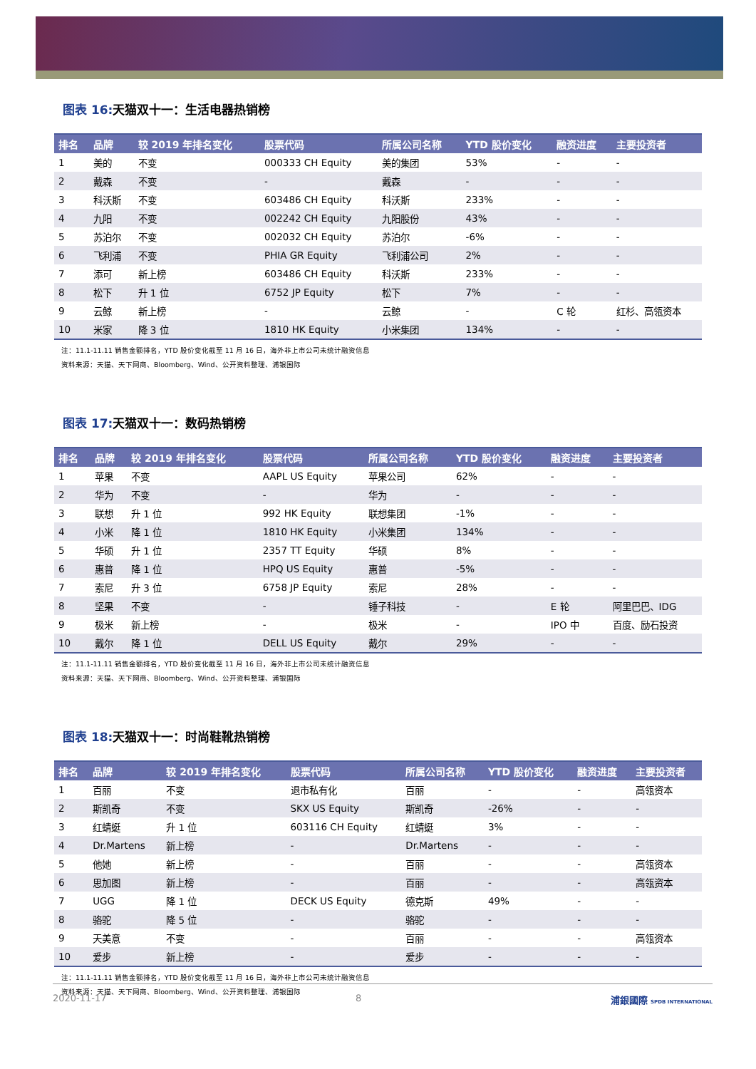图表 16: 天猫双十一：生活电器热销榜
| 排名 | 品牌 | 较 2019 年排名变化 | 股票代码 | 所属公司名称 | YTD 股价变化 | 融资进度 | 主要投资者 |
| --- | --- | --- | --- | --- | --- | --- | --- |
| 1 | 美的 | 不变 | 000333 CH Equity | 美的集团 | 53% | - | - |
| 2 | 戴森 | 不变 | - | 戴森 | - | - | - |
| 3 | 科沃斯 | 不变 | 603486 CH Equity | 科沃斯 | 233% | - | - |
| 4 | 九阳 | 不变 | 002242 CH Equity | 九阳股份 | 43% | - | - |
| 5 | 苏泊尔 | 不变 | 002032 CH Equity | 苏泊尔 | -6% | - | - |
| 6 | 飞利浦 | 不变 | PHIA GR Equity | 飞利浦公司 | 2% | - | - |
| 7 | 添可 | 新上榜 | 603486 CH Equity | 科沃斯 | 233% | - | - |
| 8 | 松下 | 升 1 位 | 6752 JP Equity | 松下 | 7% | - | - |
| 9 | 云鲸 | 新上榜 | - | 云鲸 | - | C 轮 | 红杉、高瓴资本 |
| 10 | 米家 | 降 3 位 | 1810 HK Equity | 小米集团 | 134% | - | - |
注：11.1-11.11 销售金额排名，YTD 股价变化截至 11 月 16 日，海外非上市公司未统计融资信息
资料来源：天猫、天下网商、Bloomberg、Wind、公开资料整理、浦银国际
图表 17: 天猫双十一：数码热销榜
| 排名 | 品牌 | 较 2019 年排名变化 | 股票代码 | 所属公司名称 | YTD 股价变化 | 融资进度 | 主要投资者 |
| --- | --- | --- | --- | --- | --- | --- | --- |
| 1 | 苹果 | 不变 | AAPL US Equity | 苹果公司 | 62% | - | - |
| 2 | 华为 | 不变 | - | 华为 | - | - | - |
| 3 | 联想 | 升 1 位 | 992 HK Equity | 联想集团 | -1% | - | - |
| 4 | 小米 | 降 1 位 | 1810 HK Equity | 小米集团 | 134% | - | - |
| 5 | 华硕 | 升 1 位 | 2357 TT Equity | 华硕 | 8% | - | - |
| 6 | 惠普 | 降 1 位 | HPQ US Equity | 惠普 | -5% | - | - |
| 7 | 索尼 | 升 3 位 | 6758 JP Equity | 索尼 | 28% | - | - |
| 8 | 坚果 | 不变 | - | 锤子科技 | - | E 轮 | 阿里巴巴、IDG |
| 9 | 极米 | 新上榜 | - | 极米 | - | IPO 中 | 百度、励石投资 |
| 10 | 戴尔 | 降 1 位 | DELL US Equity | 戴尔 | 29% | - | - |
注：11.1-11.11 销售金额排名，YTD 股价变化截至 11 月 16 日，海外非上市公司未统计融资信息
资料来源：天猫、天下网商、Bloomberg、Wind、公开资料整理、浦银国际
图表 18: 天猫双十一：时尚鞋靴热销榜
| 排名 | 品牌 | 较 2019 年排名变化 | 股票代码 | 所属公司名称 | YTD 股价变化 | 融资进度 | 主要投资者 |
| --- | --- | --- | --- | --- | --- | --- | --- |
| 1 | 百丽 | 不变 | 退市私有化 | 百丽 | - | - | 高瓴资本 |
| 2 | 斯凯奇 | 不变 | SKX US Equity | 斯凯奇 | -26% | - | - |
| 3 | 红蜻蜓 | 升 1 位 | 603116 CH Equity | 红蜻蜓 | 3% | - | - |
| 4 | Dr.Martens | 新上榜 | - | Dr.Martens | - | - | - |
| 5 | 他她 | 新上榜 | - | 百丽 | - | - | 高瓴资本 |
| 6 | 思加图 | 新上榜 | - | 百丽 | - | - | 高瓴资本 |
| 7 | UGG | 降 1 位 | DECK US Equity | 德克斯 | 49% | - | - |
| 8 | 骆驼 | 降 5 位 | - | 骆驼 | - | - | - |
| 9 | 天美意 | 不变 | - | 百丽 | - | - | 高瓴资本 |
| 10 | 爱步 | 新上榜 | - | 爱步 | - | - | - |
注：11.1-11.11 销售金额排名，YTD 股价变化截至 11 月 16 日，海外非上市公司未统计融资信息
资料来源：天猫、天下网商、Bloomberg、Wind、公开资料整理、浦银国际
2020-11-17 8 浦銀國際 SPDB INTERNATIONAL